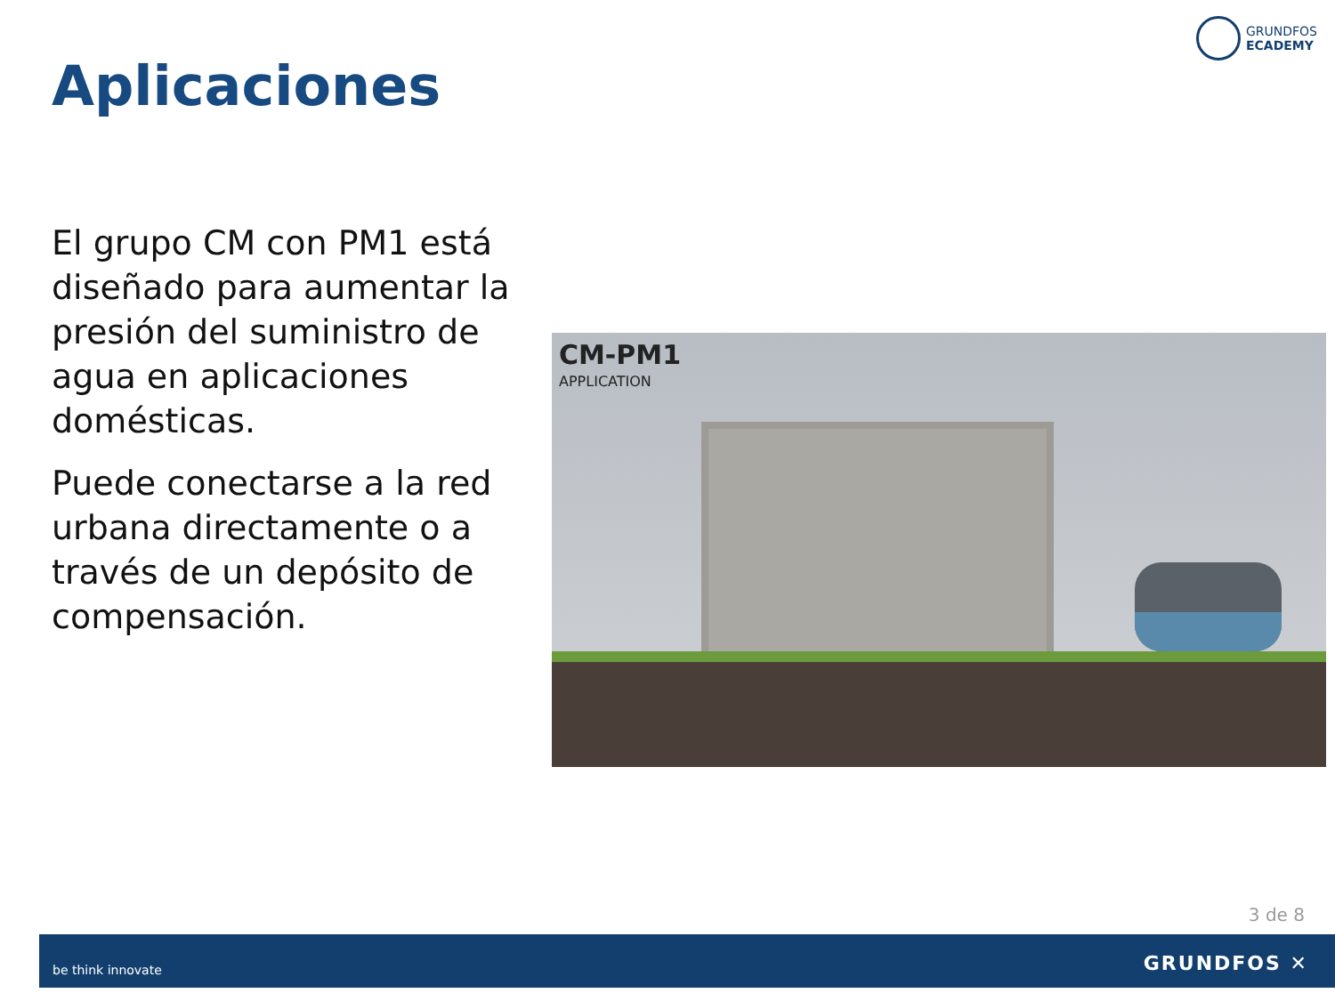GRUNDFOS
ECADEMY
Aplicaciones
El grupo CM con PM1 está diseñado para aumentar la presión del suministro de agua en aplicaciones domésticas.
Puede conectarse a la red urbana directamente o a través de un depósito de compensación.
CM-PM1
APPLICATION
3 de 8
be think innovate GRUNDFOS ✕